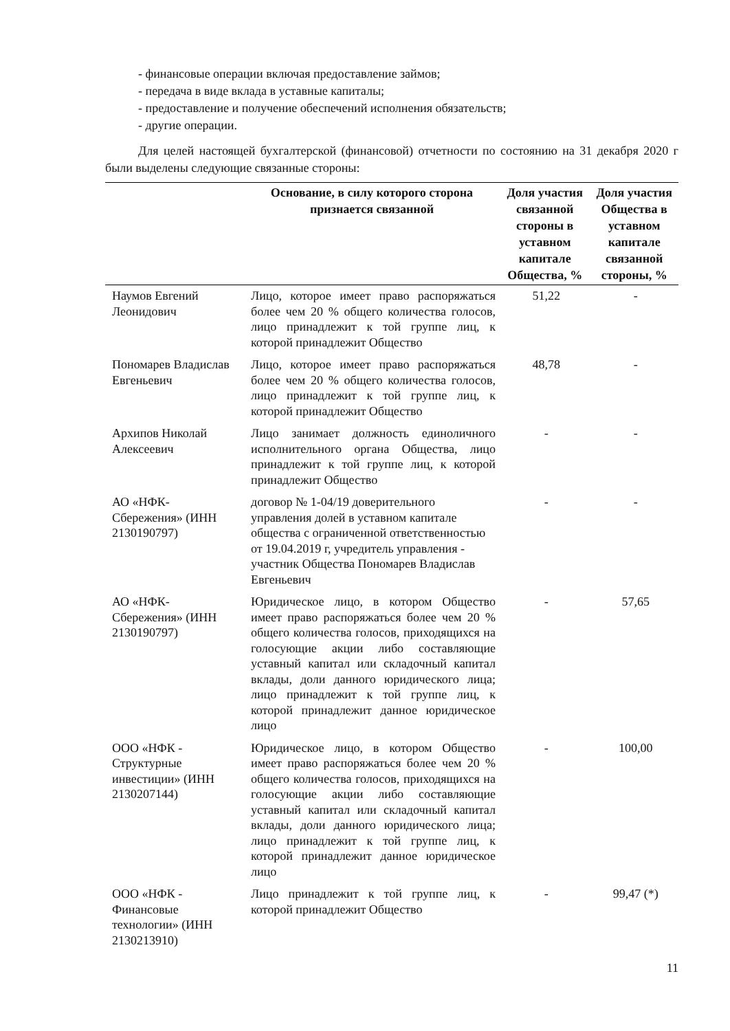- финансовые операции включая предоставление займов;
- передача в виде вклада в уставные капиталы;
- предоставление и получение обеспечений исполнения обязательств;
- другие операции.
Для целей настоящей бухгалтерской (финансовой) отчетности по состоянию на 31 декабря 2020 г были выделены следующие связанные стороны:
| | Основание, в силу которого сторона признается связанной | Доля участия связанной стороны в уставном капитале Общества, % | Доля участия Общества в уставном капитале связанной стороны, % |
| --- | --- | --- | --- |
| Наумов Евгений Леонидович | Лицо, которое имеет право распоряжаться более чем 20 % общего количества голосов, лицо принадлежит к той группе лиц, к которой принадлежит Общество | 51,22 | - |
| Пономарев Владислав Евгеньевич | Лицо, которое имеет право распоряжаться более чем 20 % общего количества голосов, лицо принадлежит к той группе лиц, к которой принадлежит Общество | 48,78 | - |
| Архипов Николай Алексеевич | Лицо занимает должность единоличного исполнительного органа Общества, лицо принадлежит к той группе лиц, к которой принадлежит Общество | - | - |
| АО «НФК-Сбережения» (ИНН 2130190797) | договор № 1-04/19 доверительного управления долей в уставном капитале общества с ограниченной ответственностью от 19.04.2019 г, учредитель управления - участник Общества Пономарев Владислав Евгеньевич | - | - |
| АО «НФК-Сбережения» (ИНН 2130190797) | Юридическое лицо, в котором Общество имеет право распоряжаться более чем 20 % общего количества голосов, приходящихся на голосующие акции либо составляющие уставный капитал или складочный капитал вклады, доли данного юридического лица; лицо принадлежит к той группе лиц, к которой принадлежит данное юридическое лицо | - | 57,65 |
| ООО «НФК - Структурные инвестиции» (ИНН 2130207144) | Юридическое лицо, в котором Общество имеет право распоряжаться более чем 20 % общего количества голосов, приходящихся на голосующие акции либо составляющие уставный капитал или складочный капитал вклады, доли данного юридического лица; лицо принадлежит к той группе лиц, к которой принадлежит данное юридическое лицо | - | 100,00 |
| ООО «НФК - Финансовые технологии» (ИНН 2130213910) | Лицо принадлежит к той группе лиц, к которой принадлежит Общество | - | 99,47 (*) |
11